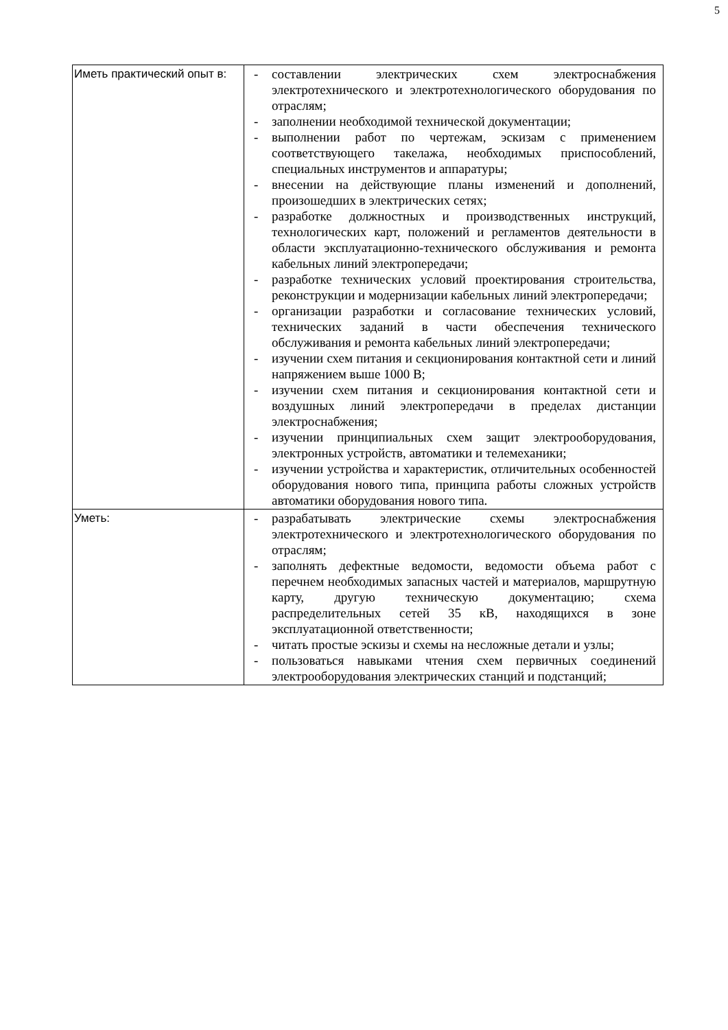5
| Иметь практический опыт в: | - составлении электрических схем электроснабжения электротехнического и электротехнологического оборудования по отраслям; - заполнении необходимой технической документации; - выполнении работ по чертежам, эскизам с применением соответствующего такелажа, необходимых приспособлений, специальных инструментов и аппаратуры; - внесении на действующие планы изменений и дополнений, произошедших в электрических сетях; - разработке должностных и производственных инструкций, технологических карт, положений и регламентов деятельности в области эксплуатационно-технического обслуживания и ремонта кабельных линий электропередачи; - разработке технических условий проектирования строительства, реконструкции и модернизации кабельных линий электропередачи; - организации разработки и согласование технических условий, технических заданий в части обеспечения технического обслуживания и ремонта кабельных линий электропередачи; - изучении схем питания и секционирования контактной сети и линий напряжением выше 1000 В; - изучении схем питания и секционирования контактной сети и воздушных линий электропередачи в пределах дистанции электроснабжения; - изучении принципиальных схем защит электрооборудования, электронных устройств, автоматики и телемеханики; - изучении устройства и характеристик, отличительных особенностей оборудования нового типа, принципа работы сложных устройств автоматики оборудования нового типа. |
| Уметь: | - разрабатывать электрические схемы электроснабжения электротехнического и электротехнологического оборудования по отраслям; - заполнять дефектные ведомости, ведомости объема работ с перечнем необходимых запасных частей и материалов, маршрутную карту, другую техническую документацию; схема распределительных сетей 35 кВ, находящихся в зоне эксплуатационной ответственности; - читать простые эскизы и схемы на несложные детали и узлы; - пользоваться навыками чтения схем первичных соединений электрооборудования электрических станций и подстанций; |